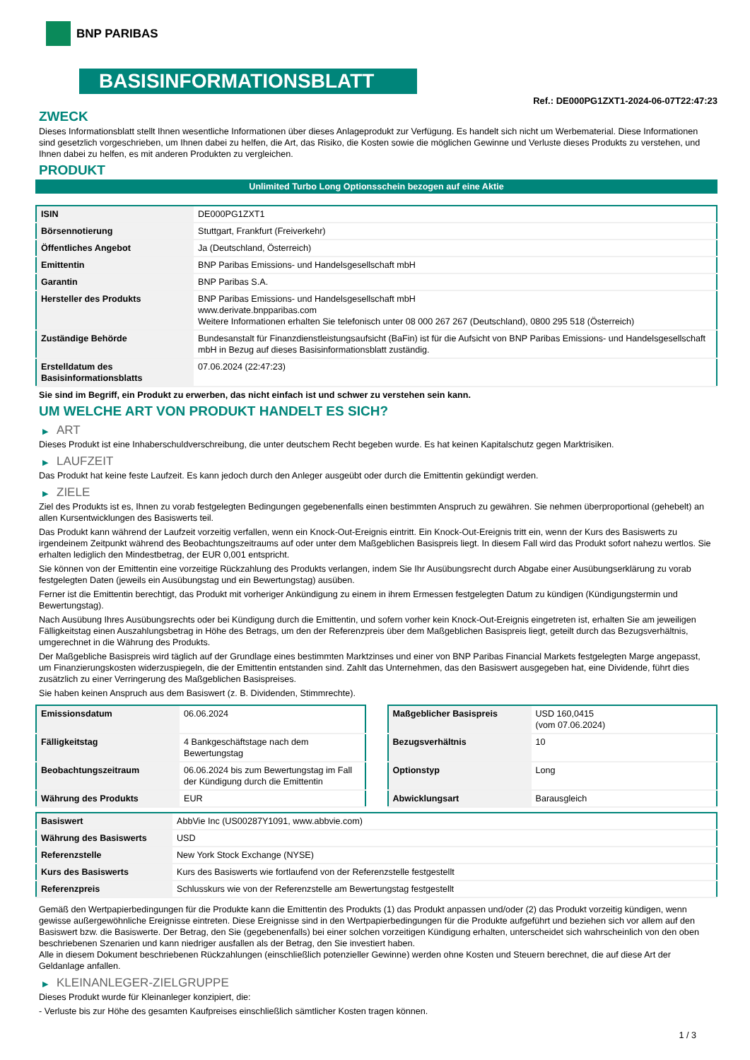BNP PARIBAS
BASISINFORMATIONSBLATT
Ref.: DE000PG1ZXT1-2024-06-07T22:47:23
ZWECK
Dieses Informationsblatt stellt Ihnen wesentliche Informationen über dieses Anlageprodukt zur Verfügung. Es handelt sich nicht um Werbematerial. Diese Informationen sind gesetzlich vorgeschrieben, um Ihnen dabei zu helfen, die Art, das Risiko, die Kosten sowie die möglichen Gewinne und Verluste dieses Produkts zu verstehen, und Ihnen dabei zu helfen, es mit anderen Produkten zu vergleichen.
PRODUKT
Unlimited Turbo Long Optionsschein bezogen auf eine Aktie
| ISIN | DE000PG1ZXT1 |
| Börsennotierung | Stuttgart, Frankfurt (Freiverkehr) |
| Öffentliches Angebot | Ja (Deutschland, Österreich) |
| Emittentin | BNP Paribas Emissions- und Handelsgesellschaft mbH |
| Garantin | BNP Paribas S.A. |
| Hersteller des Produkts | BNP Paribas Emissions- und Handelsgesellschaft mbH www.derivate.bnpparibas.com Weitere Informationen erhalten Sie telefonisch unter 08 000 267 267 (Deutschland), 0800 295 518 (Österreich) |
| Zuständige Behörde | Bundesanstalt für Finanzdienstleistungsaufsicht (BaFin) ist für die Aufsicht von BNP Paribas Emissions- und Handelsgesellschaft mbH in Bezug auf dieses Basisinformationsblatt zuständig. |
| Erstelldatum des Basisinformationsblatts | 07.06.2024 (22:47:23) |
Sie sind im Begriff, ein Produkt zu erwerben, das nicht einfach ist und schwer zu verstehen sein kann.
UM WELCHE ART VON PRODUKT HANDELT ES SICH?
▶ ART
Dieses Produkt ist eine Inhaberschuldverschreibung, die unter deutschem Recht begeben wurde. Es hat keinen Kapitalschutz gegen Marktrisiken.
▶ LAUFZEIT
Das Produkt hat keine feste Laufzeit. Es kann jedoch durch den Anleger ausgeübt oder durch die Emittentin gekündigt werden.
▶ ZIELE
Ziel des Produkts ist es, Ihnen zu vorab festgelegten Bedingungen gegebenenfalls einen bestimmten Anspruch zu gewähren. Sie nehmen überproportional (gehebelt) an allen Kursentwicklungen des Basiswerts teil.
Das Produkt kann während der Laufzeit vorzeitig verfallen, wenn ein Knock-Out-Ereignis eintritt. Ein Knock-Out-Ereignis tritt ein, wenn der Kurs des Basiswerts zu irgendeinem Zeitpunkt während des Beobachtungszeitraums auf oder unter dem Maßgeblichen Basispreis liegt. In diesem Fall wird das Produkt sofort nahezu wertlos. Sie erhalten lediglich den Mindestbetrag, der EUR 0,001 entspricht.
Sie können von der Emittentin eine vorzeitige Rückzahlung des Produkts verlangen, indem Sie Ihr Ausübungsrecht durch Abgabe einer Ausübungserklärung zu vorab festgelegten Daten (jeweils ein Ausübungstag und ein Bewertungstag) ausüben.
Ferner ist die Emittentin berechtigt, das Produkt mit vorheriger Ankündigung zu einem in ihrem Ermessen festgelegten Datum zu kündigen (Kündigungstermin und Bewertungstag).
Nach Ausübung Ihres Ausübungsrechts oder bei Kündigung durch die Emittentin, und sofern vorher kein Knock-Out-Ereignis eingetreten ist, erhalten Sie am jeweiligen Fälligkeitstag einen Auszahlungsbetrag in Höhe des Betrags, um den der Referenzpreis über dem Maßgeblichen Basispreis liegt, geteilt durch das Bezugsverhältnis, umgerechnet in die Währung des Produkts.
Der Maßgebliche Basispreis wird täglich auf der Grundlage eines bestimmten Marktzinses und einer von BNP Paribas Financial Markets festgelegten Marge angepasst, um Finanzierungskosten widerzuspiegeln, die der Emittentin entstanden sind. Zahlt das Unternehmen, das den Basiswert ausgegeben hat, eine Dividende, führt dies zusätzlich zu einer Verringerung des Maßgeblichen Basispreises.
Sie haben keinen Anspruch aus dem Basiswert (z. B. Dividenden, Stimmrechte).
| Emissionsdatum | 06.06.2024 |
| Fälligkeitstag | 4 Bankgeschäftstage nach dem Bewertungstag |
| Beobachtungszeitraum | 06.06.2024 bis zum Bewertungstag im Fall der Kündigung durch die Emittentin |
| Währung des Produkts | EUR |
| Maßgeblicher Basispreis | USD 160,0415 (vom 07.06.2024) |
| Bezugsverhältnis | 10 |
| Optionstyp | Long |
| Abwicklungsart | Barausgleich |
| Basiswert | AbbVie Inc (US00287Y1091, www.abbvie.com) |
| Währung des Basiswerts | USD |
| Referenzstelle | New York Stock Exchange (NYSE) |
| Kurs des Basiswerts | Kurs des Basiswerts wie fortlaufend von der Referenzstelle festgestellt |
| Referenzpreis | Schlusskurs wie von der Referenzstelle am Bewertungstag festgestellt |
Gemäß den Wertpapierbedingungen für die Produkte kann die Emittentin des Produkts (1) das Produkt anpassen und/oder (2) das Produkt vorzeitig kündigen, wenn gewisse außergewöhnliche Ereignisse eintreten. Diese Ereignisse sind in den Wertpapierbedingungen für die Produkte aufgeführt und beziehen sich vor allem auf den Basiswert bzw. die Basiswerte. Der Betrag, den Sie (gegebenenfalls) bei einer solchen vorzeitigen Kündigung erhalten, unterscheidet sich wahrscheinlich von den oben beschriebenen Szenarien und kann niedriger ausfallen als der Betrag, den Sie investiert haben.
Alle in diesem Dokument beschriebenen Rückzahlungen (einschließlich potenzieller Gewinne) werden ohne Kosten und Steuern berechnet, die auf diese Art der Geldanlage anfallen.
▶ KLEINANLEGER-ZIELGRUPPE
Dieses Produkt wurde für Kleinanleger konzipiert, die:
- Verluste bis zur Höhe des gesamten Kaufpreises einschließlich sämtlicher Kosten tragen können.
1 / 3